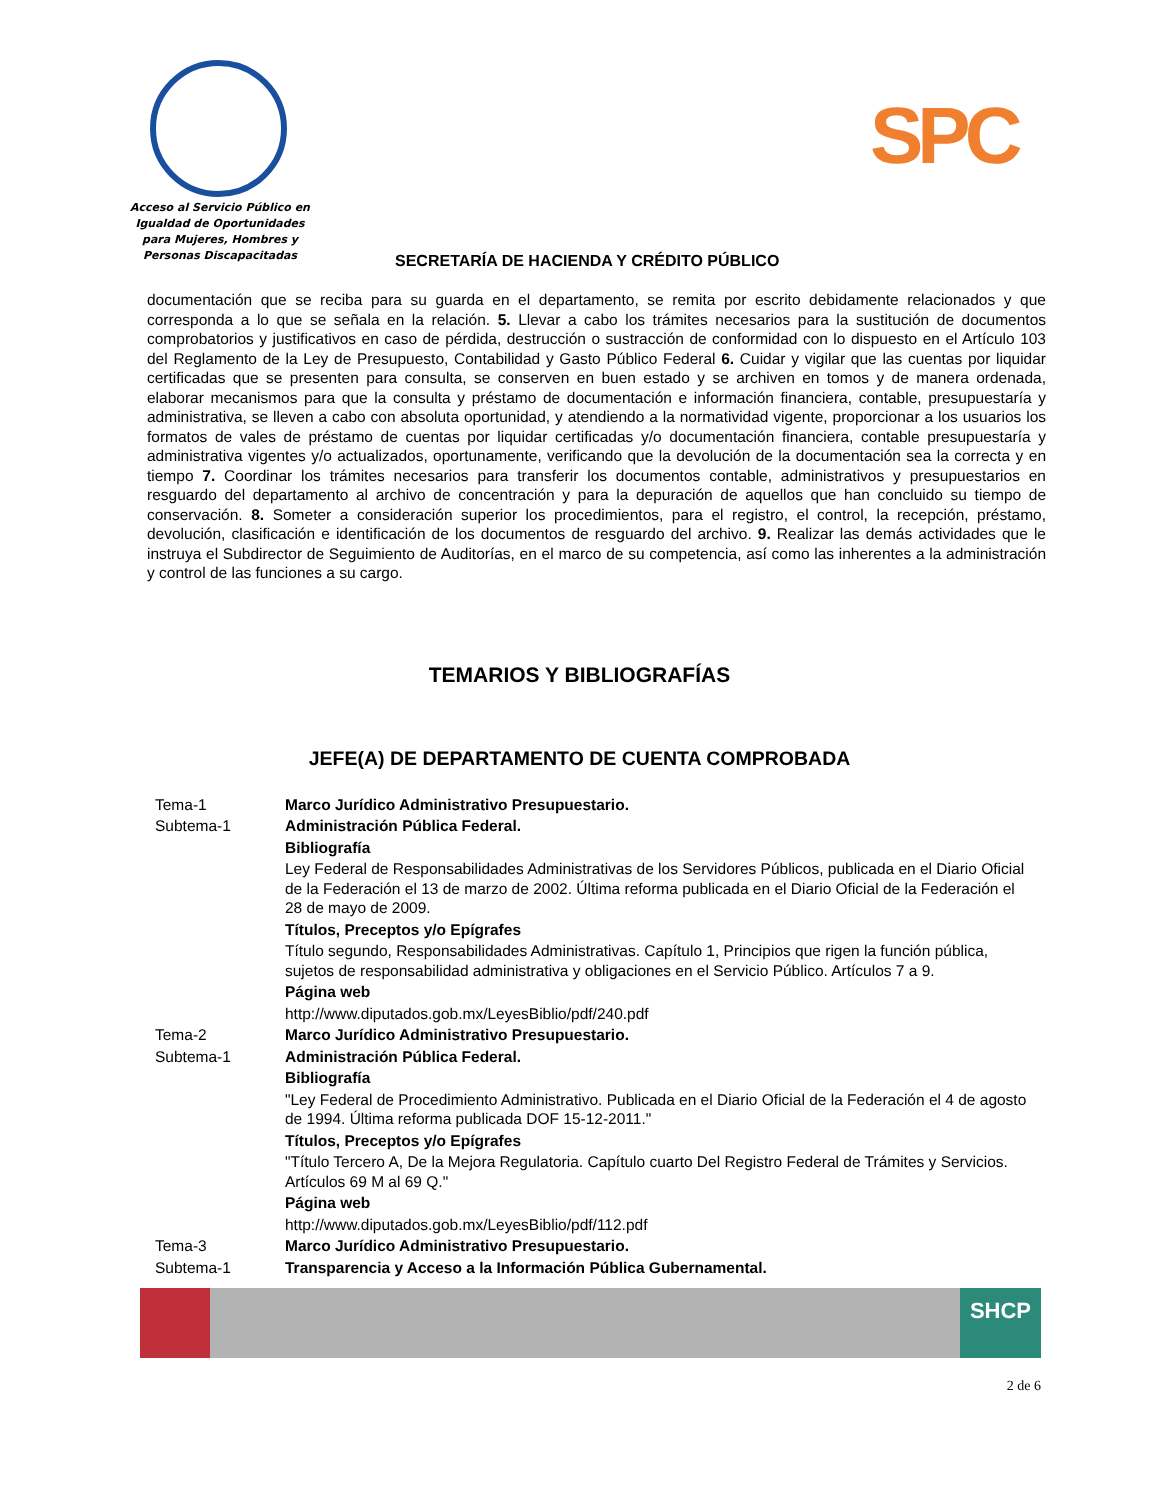Acceso al Servicio Público en Igualdad de Oportunidades para Mujeres, Hombres y Personas Discapacitadas
SPC
SECRETARÍA DE HACIENDA Y CRÉDITO PÚBLICO
documentación que se reciba para su guarda en el departamento, se remita por escrito debidamente relacionados y que corresponda a lo que se señala en la relación. 5. Llevar a cabo los trámites necesarios para la sustitución de documentos comprobatorios y justificativos en caso de pérdida, destrucción o sustracción de conformidad con lo dispuesto en el Artículo 103 del Reglamento de la Ley de Presupuesto, Contabilidad y Gasto Público Federal 6. Cuidar y vigilar que las cuentas por liquidar certificadas que se presenten para consulta, se conserven en buen estado y se archiven en tomos y de manera ordenada, elaborar mecanismos para que la consulta y préstamo de documentación e información financiera, contable, presupuestaría y administrativa, se lleven a cabo con absoluta oportunidad, y atendiendo a la normatividad vigente, proporcionar a los usuarios los formatos de vales de préstamo de cuentas por liquidar certificadas y/o documentación financiera, contable presupuestaría y administrativa vigentes y/o actualizados, oportunamente, verificando que la devolución de la documentación sea la correcta y en tiempo 7. Coordinar los trámites necesarios para transferir los documentos contable, administrativos y presupuestarios en resguardo del departamento al archivo de concentración y para la depuración de aquellos que han concluido su tiempo de conservación. 8. Someter a consideración superior los procedimientos, para el registro, el control, la recepción, préstamo, devolución, clasificación e identificación de los documentos de resguardo del archivo. 9. Realizar las demás actividades que le instruya el Subdirector de Seguimiento de Auditorías, en el marco de su competencia, así como las inherentes a la administración y control de las funciones a su cargo.
TEMARIOS Y BIBLIOGRAFÍAS
JEFE(A) DE DEPARTAMENTO DE CUENTA COMPROBADA
| Tema-1 | Marco Jurídico Administrativo Presupuestario. |
| Subtema-1 | Administración Pública Federal. |
| | Bibliografía |
| | Ley Federal de Responsabilidades Administrativas de los Servidores Públicos, publicada en el Diario Oficial de la Federación el 13 de marzo de 2002. Última reforma publicada en el Diario Oficial de la Federación el 28 de mayo de 2009. |
| | Títulos, Preceptos y/o Epígrafes |
| | Título segundo, Responsabilidades Administrativas. Capítulo 1, Principios que rigen la función pública, sujetos de responsabilidad administrativa y obligaciones en el Servicio Público. Artículos 7 a 9. |
| | Página web |
| | http://www.diputados.gob.mx/LeyesBiblio/pdf/240.pdf |
| Tema-2 | Marco Jurídico Administrativo Presupuestario. |
| Subtema-1 | Administración Pública Federal. |
| | Bibliografía |
| | "Ley Federal de Procedimiento Administrativo. Publicada en el Diario Oficial de la Federación el 4 de agosto de 1994. Última reforma publicada DOF 15-12-2011." |
| | Títulos, Preceptos y/o Epígrafes |
| | "Título Tercero A, De la Mejora Regulatoria. Capítulo cuarto Del Registro Federal de Trámites y Servicios. Artículos 69 M al 69 Q." |
| | Página web |
| | http://www.diputados.gob.mx/LeyesBiblio/pdf/112.pdf |
| Tema-3 | Marco Jurídico Administrativo Presupuestario. |
| Subtema-1 | Transparencia y Acceso a la Información Pública Gubernamental. |
SHCP
2 de 6